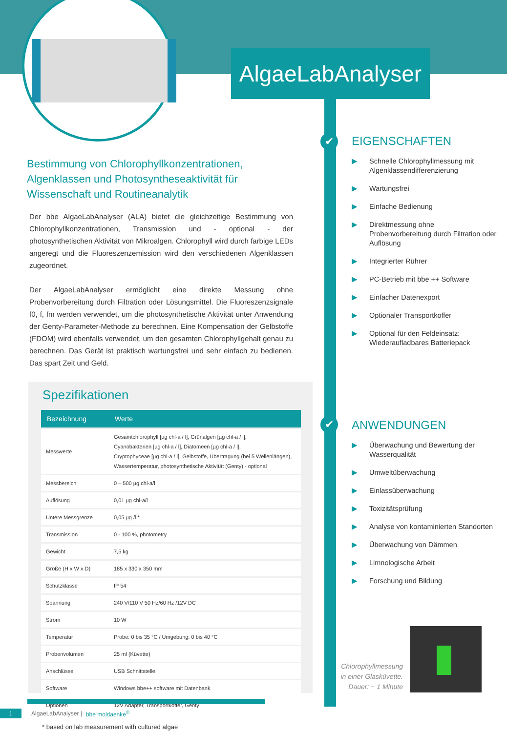AlgaeLabAnalyser
✔
✔
Bestimmung von Chlorophyllkonzentrationen, Algenklassen und Photosyntheseaktivität für Wissenschaft und Routineanalytik
Der bbe AlgaeLabAnalyser (ALA) bietet die gleichzeitige Bestimmung von Chlorophyllkonzentrationen, Transmission und - optional - der photosynthetischen Aktivität von Mikroalgen. Chlorophyll wird durch farbige LEDs angeregt und die Fluoreszenzemission wird den verschiedenen Algenklassen zugeordnet.
Der AlgaeLabAnalyser ermöglicht eine direkte Messung ohne Probenvorbereitung durch Filtration oder Lösungsmittel. Die Fluoreszenzsignale f0, f, fm werden verwendet, um die photosynthetische Aktivität unter Anwendung der Genty-Parameter-Methode zu berechnen. Eine Kompensation der Gelbstoffe (FDOM) wird ebenfalls verwendet, um den gesamten Chlorophyllgehalt genau zu berechnen. Das Gerät ist praktisch wartungsfrei und sehr einfach zu bedienen. Das spart Zeit und Geld.
Spezifikationen
| Bezeichnung | Werte |
| --- | --- |
| Messwerte | Gesamtchlorophyll [µg chl-a / l], Grünalgen [µg chl-a / l], Cyanobakterien [µg chl-a / l], Diatomeen [µg chl-a / l], Cryptophyceae [µg chl-a / l], Gelbstoffe, Übertragung (bei 5 Wellenlängen), Wassertemperatur, photosynthetische Aktivität (Genty) - optional |
| Messbereich | 0 – 500 µg chl-a/l |
| Auflösung | 0,01 µg chl-a/l |
| Untere Messgrenze | 0,05 µg /l * |
| Transmission | 0 - 100 %, photometry |
| Gewicht | 7,5 kg |
| Größe (H x W x D) | 185 x 330 x 350 mm |
| Schutzklasse | IP 54 |
| Spannung | 240 V/110 V 50 Hz/60 Hz /12V DC |
| Strom | 10 W |
| Temperatur | Probe: 0 bis 35 °C / Umgebung: 0 bis 40 °C |
| Probenvolumen | 25 ml (Küvette) |
| Anschlüsse | USB Schnittstelle |
| Software | Windows bbe++ software mit Datenbank |
| Optionen | 12V Adapter, Transportkoffer, Genty |
* based on lab measurement with cultured algae
EIGENSCHAFTEN
▶ Schnelle Chlorophyllmessung mit Algenklassendifferenzierung
▶ Wartungsfrei
▶ Einfache Bedienung
▶ Direktmessung ohne Probenvorbereitung durch Filtration oder Auflösung
▶ Integrierter Rührer
▶ PC-Betrieb mit bbe ++ Software
▶ Einfacher Datenexport
▶ Optionaler Transportkoffer
▶ Optional für den Feldeinsatz: Wiederaufladbares Batteriepack
ANWENDUNGEN
▶ Überwachung und Bewertung der Wasserqualität
▶ Umweltüberwachung
▶ Einlassüberwachung
▶ Toxizitätsprüfung
▶ Analyse von kontaminierten Standorten
▶ Überwachung von Dämmen
▶ Limnologische Arbeit
▶ Forschung und Bildung
Chlorophyllmessung in einer Glasküvette. Dauer: ~ 1 Minute
1 AlgaeLabAnalyser | bbe moldaenke<sup>©</sup>